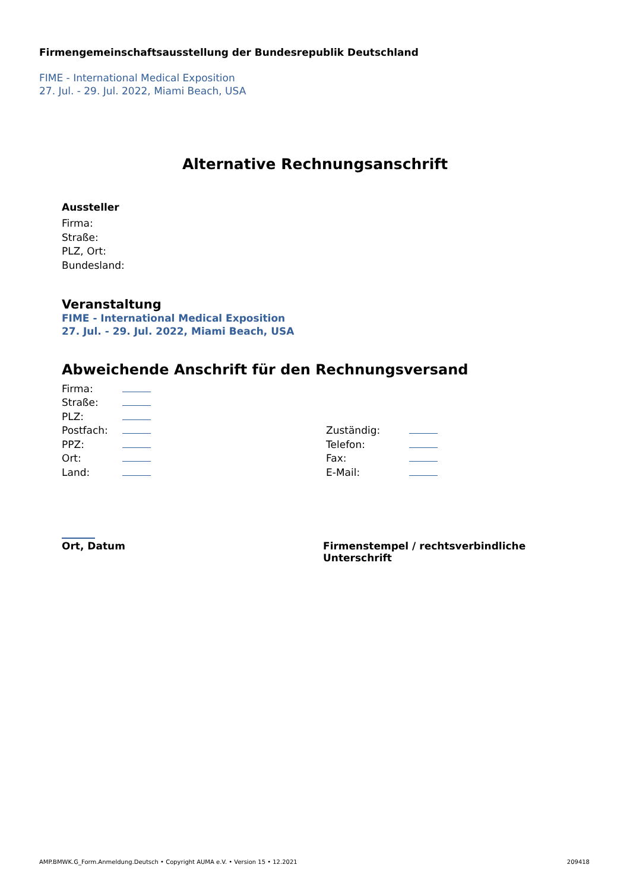Firmengemeinschaftsausstellung der Bundesrepublik Deutschland
FIME - International Medical Exposition
27. Jul. - 29. Jul. 2022, Miami Beach, USA
Alternative Rechnungsanschrift
Aussteller
Firma:
Straße:
PLZ, Ort:
Bundesland:
Veranstaltung
FIME - International Medical Exposition
27. Jul. - 29. Jul. 2022, Miami Beach, USA
Abweichende Anschrift für den Rechnungsversand
| Firma: | | | |
| Straße: | | | |
| PLZ: | | | |
| Postfach: | | Zuständig: | |
| PPZ: | | Telefon: | |
| Ort: | | Fax: | |
| Land: | | E-Mail: | |
Ort, Datum
Firmenstempel / rechtsverbindliche Unterschrift
AMP.BMWK.G_Form.Anmeldung.Deutsch • Copyright AUMA e.V. • Version 15 • 12.2021 209418